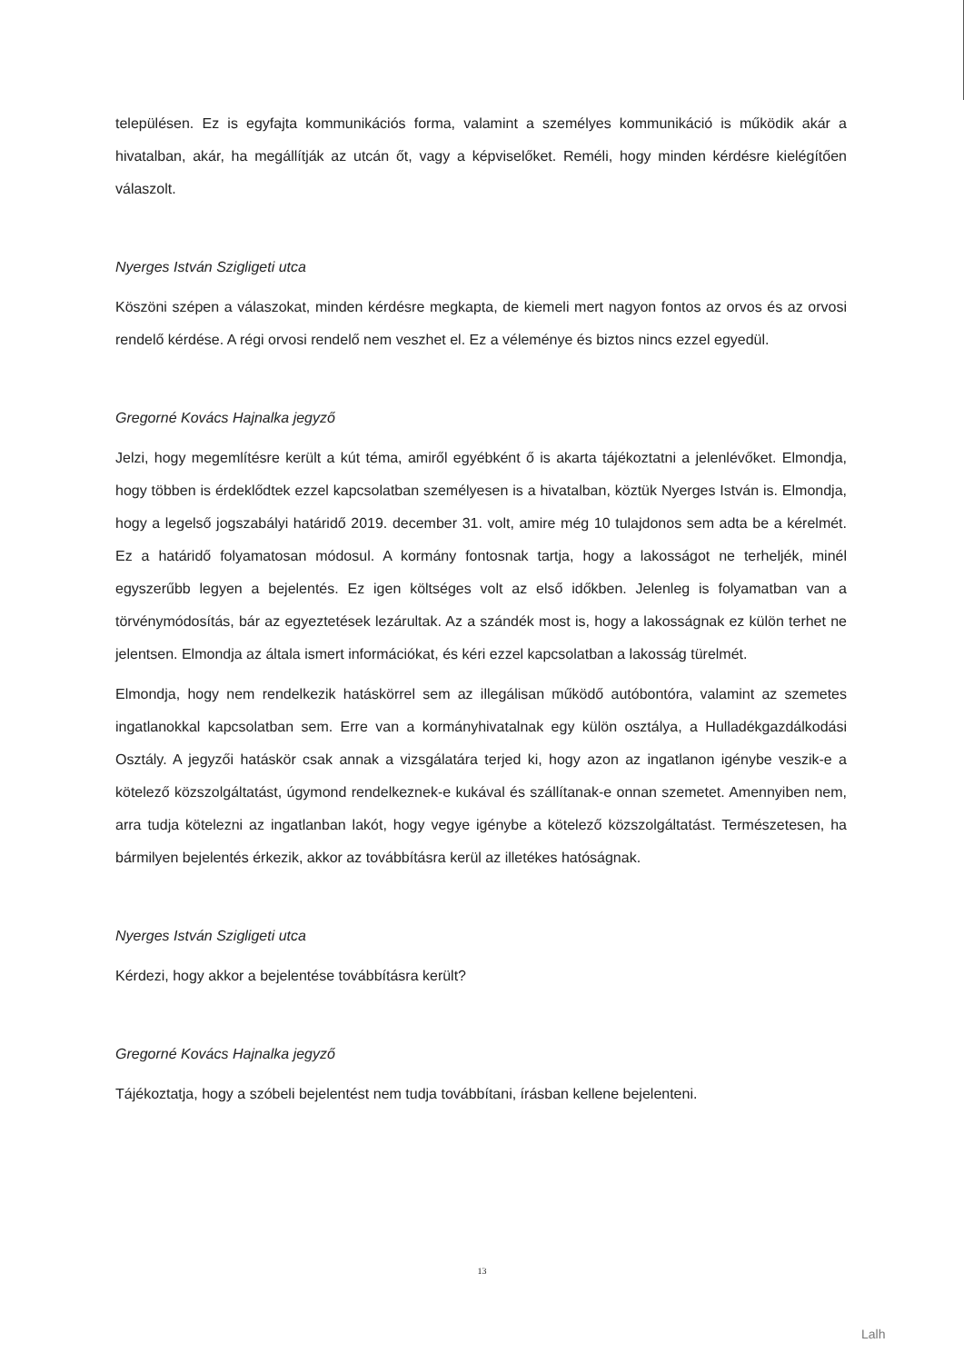településen. Ez is egyfajta kommunikációs forma, valamint a személyes kommunikáció is működik akár a hivatalban, akár, ha megállítják az utcán őt, vagy a képviselőket. Reméli, hogy minden kérdésre kielégítően válaszolt.
Nyerges István Szigligeti utca
Köszöni szépen a válaszokat, minden kérdésre megkapta, de kiemeli mert nagyon fontos az orvos és az orvosi rendelő kérdése. A régi orvosi rendelő nem veszhet el. Ez a véleménye és biztos nincs ezzel egyedül.
Gregorné Kovács Hajnalka jegyző
Jelzi, hogy megemlítésre került a kút téma, amiről egyébként ő is akarta tájékoztatni a jelenlévőket. Elmondja, hogy többen is érdeklődtek ezzel kapcsolatban személyesen is a hivatalban, köztük Nyerges István is. Elmondja, hogy a legelső jogszabályi határidő 2019. december 31. volt, amire még 10 tulajdonos sem adta be a kérelmét. Ez a határidő folyamatosan módosul. A kormány fontosnak tartja, hogy a lakosságot ne terheljék, minél egyszerűbb legyen a bejelentés. Ez igen költséges volt az első időkben. Jelenleg is folyamatban van a törvénymódosítás, bár az egyeztetések lezárultak. Az a szándék most is, hogy a lakosságnak ez külön terhet ne jelentsen. Elmondja az általa ismert információkat, és kéri ezzel kapcsolatban a lakosság türelmét.
Elmondja, hogy nem rendelkezik hatáskörrel sem az illegálisan működő autóbontóra, valamint az szemetes ingatlanokkal kapcsolatban sem. Erre van a kormányhivatalnak egy külön osztálya, a Hulladékgazdálkodási Osztály. A jegyzői hatáskör csak annak a vizsgálatára terjed ki, hogy azon az ingatlanon igénybe veszik-e a kötelező közszolgáltatást, úgymond rendelkeznek-e kukával és szállítanak-e onnan szemetet. Amennyiben nem, arra tudja kötelezni az ingatlanban lakót, hogy vegye igénybe a kötelező közszolgáltatást. Természetesen, ha bármilyen bejelentés érkezik, akkor az továbbításra kerül az illetékes hatóságnak.
Nyerges István Szigligeti utca
Kérdezi, hogy akkor a bejelentése továbbításra került?
Gregorné Kovács Hajnalka jegyző
Tájékoztatja, hogy a szóbeli bejelentést nem tudja továbbítani, írásban kellene bejelenteni.
13
Lalh